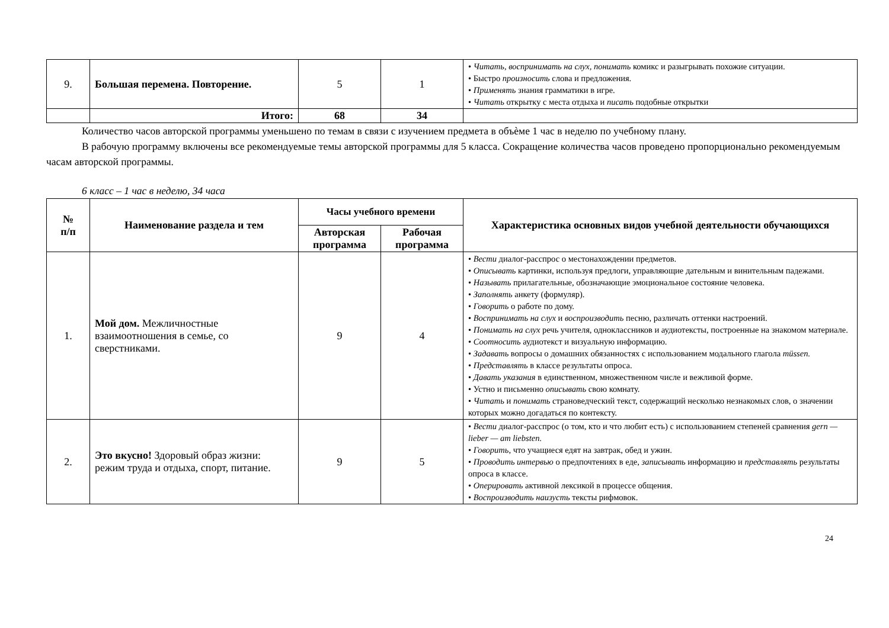| 9. | Большая перемена. Повторение. | 5 | 1 | • Читать, воспринимать на слух, понимать комикс и разыгрывать похожие ситуации. • Быстро произносить слова и предложения. • Применять знания грамматики в игре. • Читать открытку с места отдыха и писать подобные открытки |
| | Итого: | 68 | 34 | |
Количество часов авторской программы уменьшено по темам в связи с изучением предмета в объѐме 1 час в неделю по учебному плану.
В рабочую программу включены все рекомендуемые темы авторской программы для 5 класса. Сокращение количества часов проведено пропорционально рекомендуемым часам авторской программы.
6 класс – 1 час в неделю, 34 часа
| № п/п | Наименование раздела и тем | Часы учебного времени | | Характеристика основных видов учебной деятельности обучающихся |
| --- | --- | --- | --- | --- |
| | | Авторская программа | Рабочая программа | |
| 1. | Мой дом. Межличностные взаимоотношения в семье, со сверстниками. | 9 | 4 | • Вести диалог-расспрос о местонахождении предметов. • Описывать картинки, используя предлоги, управляющие дательным и винительным падежами. • Называть прилагательные, обозначающие эмоциональное состояние человека. • Заполнять анкету (формуляр). • Говорить о работе по дому. • Воспринимать на слух и воспроизводить песню, различать оттенки настроений. • Понимать на слух речь учителя, одноклассников и аудиотексты, построенные на знакомом материале. • Соотносить аудиотекст и визуальную информацию. • Задавать вопросы о домашних обязанностях с использованием модального глагола müssen. • Представлять в классе результаты опроса. • Давать указания в единственном, множественном числе и вежливой форме. • Устно и письменно описывать свою комнату. • Читать и понимать страноведческий текст, содержащий несколько незнакомых слов, о значении которых можно догадаться по контексту. |
| 2. | Это вкусно! Здоровый образ жизни: режим труда и отдыха, спорт, питание. | 9 | 5 | • Вести диалог-расспрос (о том, кто и что любит есть) с использованием степеней сравнения gern — lieber — am liebsten. • Говорить , что учащиеся едят на завтрак, обед и ужин. • Проводить интервью о предпочтениях в еде, записывать информацию и представлять результаты опроса в классе. • Оперировать активной лексикой в процессе общения. • Воспроизводить наизусть тексты рифмовок. |
24